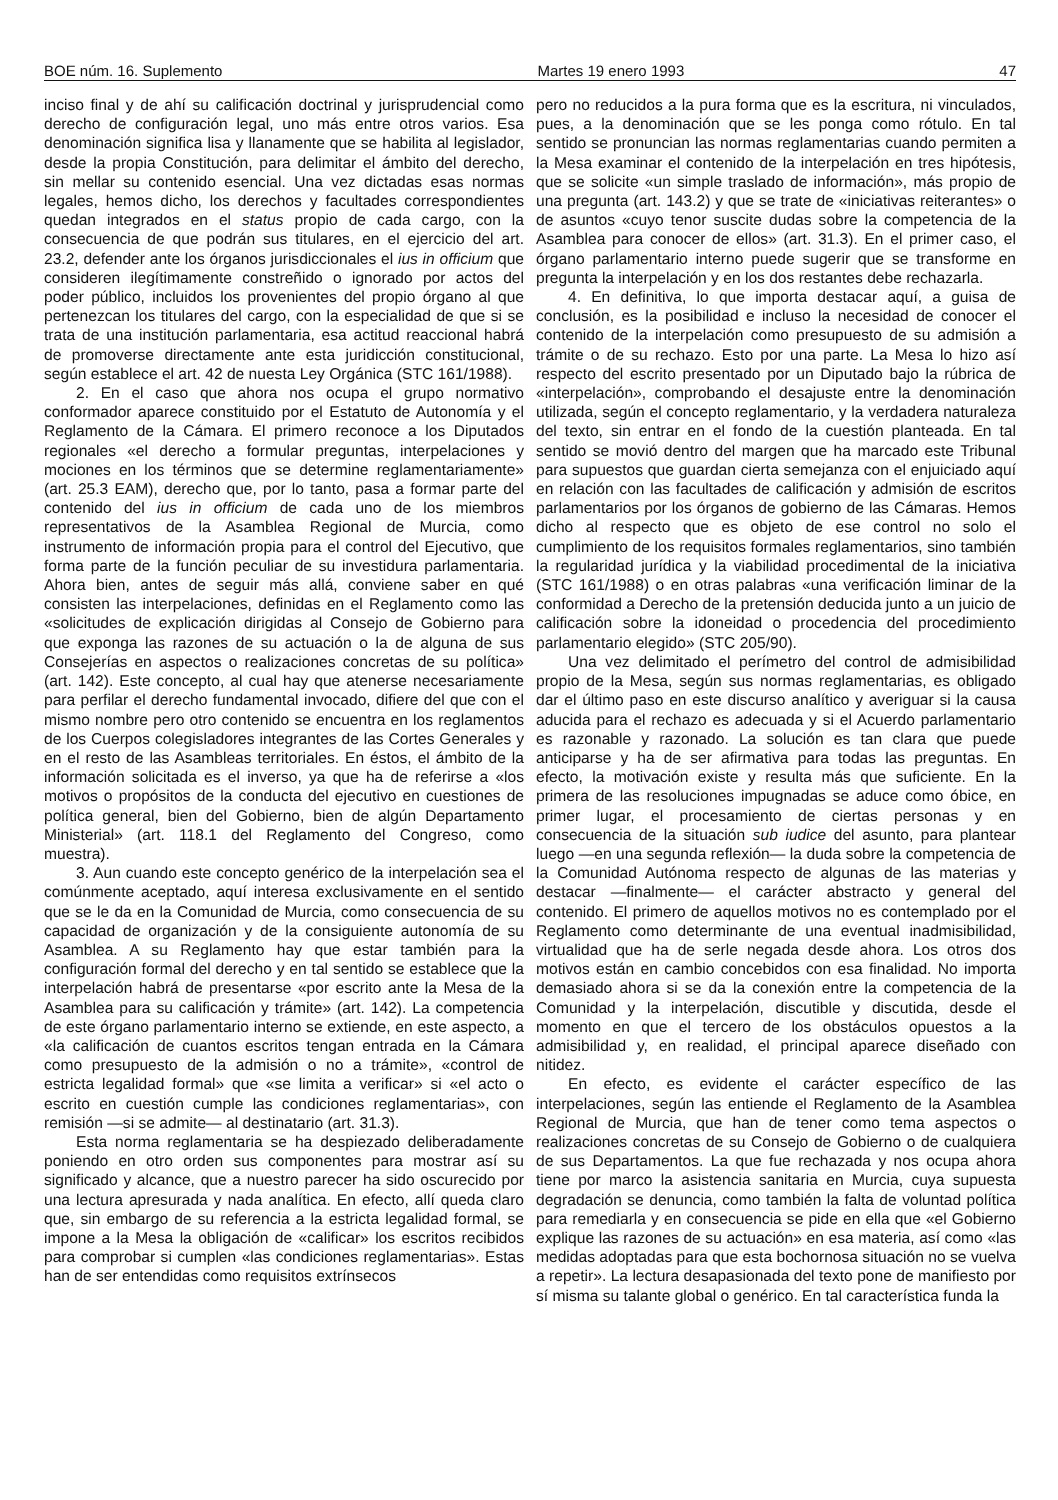BOE núm. 16. Suplemento Martes 19 enero 1993 47
inciso final y de ahí su calificación doctrinal y jurisprudencial como derecho de configuración legal, uno más entre otros varios. Esa denominación significa lisa y llanamente que se habilita al legislador, desde la propia Constitución, para delimitar el ámbito del derecho, sin mellar su contenido esencial. Una vez dictadas esas normas legales, hemos dicho, los derechos y facultades correspondientes quedan integrados en el status propio de cada cargo, con la consecuencia de que podrán sus titulares, en el ejercicio del art. 23.2, defender ante los órganos jurisdiccionales el ius in officium que consideren ilegítimamente constreñido o ignorado por actos del poder público, incluidos los provenientes del propio órgano al que pertenezcan los titulares del cargo, con la especialidad de que si se trata de una institución parlamentaria, esa actitud reaccional habrá de promoverse directamente ante esta juridicción constitucional, según establece el art. 42 de nuesta Ley Orgánica (STC 161/1988).
2. En el caso que ahora nos ocupa el grupo normativo conformador aparece constituido por el Estatuto de Autonomía y el Reglamento de la Cámara. El primero reconoce a los Diputados regionales «el derecho a formular preguntas, interpelaciones y mociones en los términos que se determine reglamentariamente» (art. 25.3 EAM), derecho que, por lo tanto, pasa a formar parte del contenido del ius in officium de cada uno de los miembros representativos de la Asamblea Regional de Murcia, como instrumento de información propia para el control del Ejecutivo, que forma parte de la función peculiar de su investidura parlamentaria. Ahora bien, antes de seguir más allá, conviene saber en qué consisten las interpelaciones, definidas en el Reglamento como las «solicitudes de explicación dirigidas al Consejo de Gobierno para que exponga las razones de su actuación o la de alguna de sus Consejerías en aspectos o realizaciones concretas de su política» (art. 142). Este concepto, al cual hay que atenerse necesariamente para perfilar el derecho fundamental invocado, difiere del que con el mismo nombre pero otro contenido se encuentra en los reglamentos de los Cuerpos colegisladores integrantes de las Cortes Generales y en el resto de las Asambleas territoriales. En éstos, el ámbito de la información solicitada es el inverso, ya que ha de referirse a «los motivos o propósitos de la conducta del ejecutivo en cuestiones de política general, bien del Gobierno, bien de algún Departamento Ministerial» (art. 118.1 del Reglamento del Congreso, como muestra).
3. Aun cuando este concepto genérico de la interpelación sea el comúnmente aceptado, aquí interesa exclusivamente en el sentido que se le da en la Comunidad de Murcia, como consecuencia de su capacidad de organización y de la consiguiente autonomía de su Asamblea. A su Reglamento hay que estar también para la configuración formal del derecho y en tal sentido se establece que la interpelación habrá de presentarse «por escrito ante la Mesa de la Asamblea para su calificación y trámite» (art. 142). La competencia de este órgano parlamentario interno se extiende, en este aspecto, a «la calificación de cuantos escritos tengan entrada en la Cámara como presupuesto de la admisión o no a trámite», «control de estricta legalidad formal» que «se limita a verificar» si «el acto o escrito en cuestión cumple las condiciones reglamentarias», con remisión —si se admite— al destinatario (art. 31.3).
Esta norma reglamentaria se ha despiezado deliberadamente poniendo en otro orden sus componentes para mostrar así su significado y alcance, que a nuestro parecer ha sido oscurecido por una lectura apresurada y nada analítica. En efecto, allí queda claro que, sin embargo de su referencia a la estricta legalidad formal, se impone a la Mesa la obligación de «calificar» los escritos recibidos para comprobar si cumplen «las condiciones reglamentarias». Estas han de ser entendidas como requisitos extrínsecos
pero no reducidos a la pura forma que es la escritura, ni vinculados, pues, a la denominación que se les ponga como rótulo. En tal sentido se pronuncian las normas reglamentarias cuando permiten a la Mesa examinar el contenido de la interpelación en tres hipótesis, que se solicite «un simple traslado de información», más propio de una pregunta (art. 143.2) y que se trate de «iniciativas reiterantes» o de asuntos «cuyo tenor suscite dudas sobre la competencia de la Asamblea para conocer de ellos» (art. 31.3). En el primer caso, el órgano parlamentario interno puede sugerir que se transforme en pregunta la interpelación y en los dos restantes debe rechazarla.
4. En definitiva, lo que importa destacar aquí, a guisa de conclusión, es la posibilidad e incluso la necesidad de conocer el contenido de la interpelación como presupuesto de su admisión a trámite o de su rechazo. Esto por una parte. La Mesa lo hizo así respecto del escrito presentado por un Diputado bajo la rúbrica de «interpelación», comprobando el desajuste entre la denominación utilizada, según el concepto reglamentario, y la verdadera naturaleza del texto, sin entrar en el fondo de la cuestión planteada. En tal sentido se movió dentro del margen que ha marcado este Tribunal para supuestos que guardan cierta semejanza con el enjuiciado aquí en relación con las facultades de calificación y admisión de escritos parlamentarios por los órganos de gobierno de las Cámaras. Hemos dicho al respecto que es objeto de ese control no solo el cumplimiento de los requisitos formales reglamentarios, sino también la regularidad jurídica y la viabilidad procedimental de la iniciativa (STC 161/1988) o en otras palabras «una verificación liminar de la conformidad a Derecho de la pretensión deducida junto a un juicio de calificación sobre la idoneidad o procedencia del procedimiento parlamentario elegido» (STC 205/90).
Una vez delimitado el perímetro del control de admisibilidad propio de la Mesa, según sus normas reglamentarias, es obligado dar el último paso en este discurso analítico y averiguar si la causa aducida para el rechazo es adecuada y si el Acuerdo parlamentario es razonable y razonado. La solución es tan clara que puede anticiparse y ha de ser afirmativa para todas las preguntas. En efecto, la motivación existe y resulta más que suficiente. En la primera de las resoluciones impugnadas se aduce como óbice, en primer lugar, el procesamiento de ciertas personas y en consecuencia de la situación sub iudice del asunto, para plantear luego —en una segunda reflexión— la duda sobre la competencia de la Comunidad Autónoma respecto de algunas de las materias y destacar —finalmente— el carácter abstracto y general del contenido. El primero de aquellos motivos no es contemplado por el Reglamento como determinante de una eventual inadmisibilidad, virtualidad que ha de serle negada desde ahora. Los otros dos motivos están en cambio concebidos con esa finalidad. No importa demasiado ahora si se da la conexión entre la competencia de la Comunidad y la interpelación, discutible y discutida, desde el momento en que el tercero de los obstáculos opuestos a la admisibilidad y, en realidad, el principal aparece diseñado con nitidez.
En efecto, es evidente el carácter específico de las interpelaciones, según las entiende el Reglamento de la Asamblea Regional de Murcia, que han de tener como tema aspectos o realizaciones concretas de su Consejo de Gobierno o de cualquiera de sus Departamentos. La que fue rechazada y nos ocupa ahora tiene por marco la asistencia sanitaria en Murcia, cuya supuesta degradación se denuncia, como también la falta de voluntad política para remediarla y en consecuencia se pide en ella que «el Gobierno explique las razones de su actuación» en esa materia, así como «las medidas adoptadas para que esta bochornosa situación no se vuelva a repetir». La lectura desapasionada del texto pone de manifiesto por sí misma su talante global o genérico. En tal característica funda la